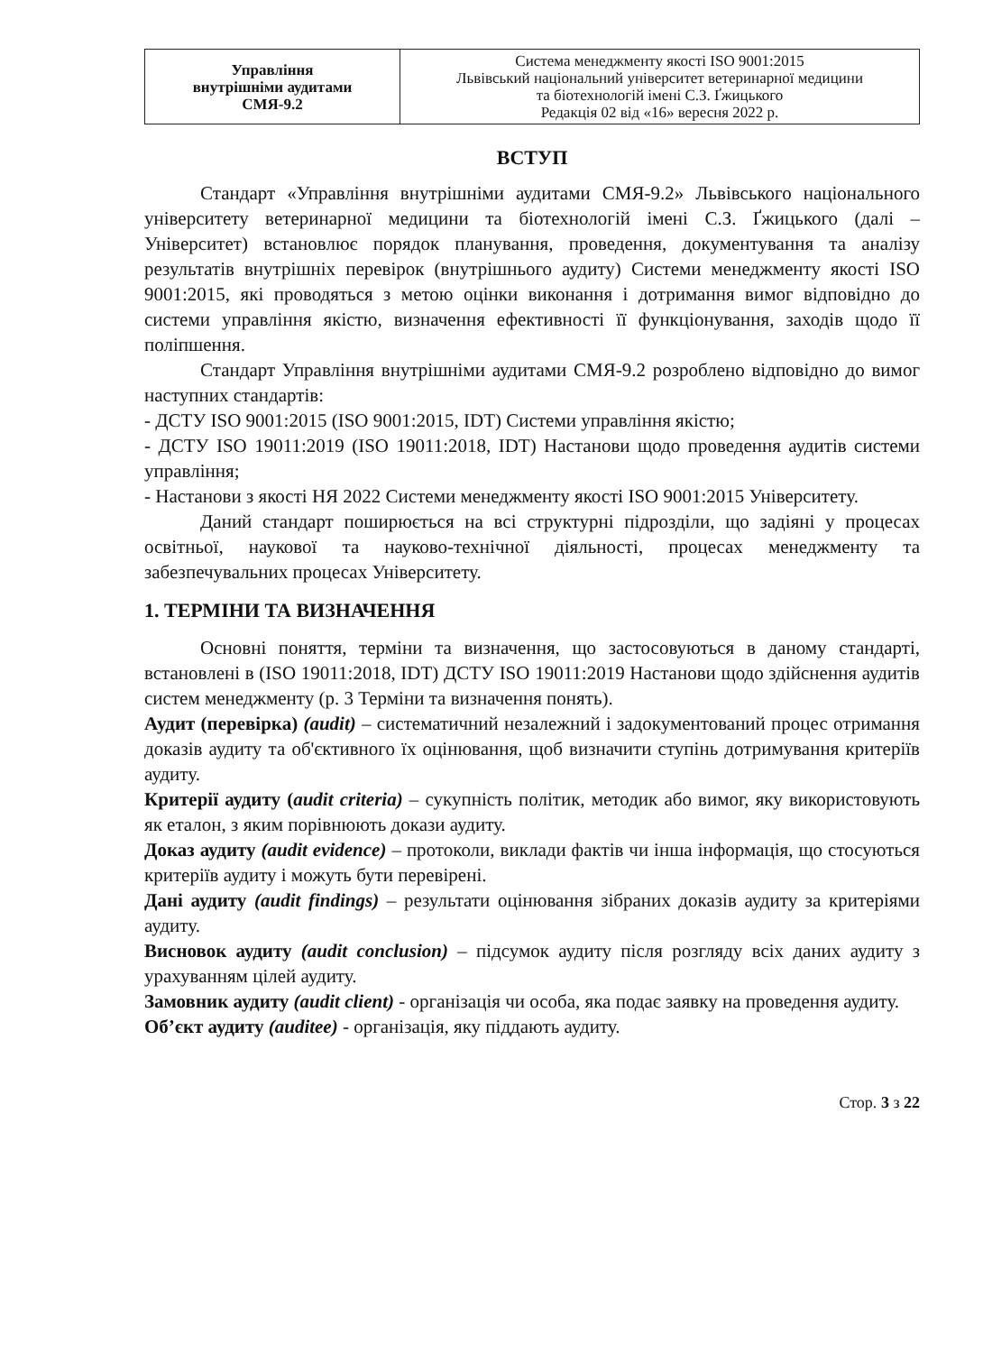| Управління внутрішніми аудитами СМЯ-9.2 | Система менеджменту якості ISO 9001:2015 Львівський національний університет ветеринарної медицини та біотехнологій імені С.З. Ґжицького Редакція 02 від «16» вересня 2022 р. |
ВСТУП
Стандарт «Управління внутрішніми аудитами СМЯ-9.2» Львівського національного університету ветеринарної медицини та біотехнологій імені С.З. Ґжицького (далі – Університет) встановлює порядок планування, проведення, документування та аналізу результатів внутрішніх перевірок (внутрішнього аудиту) Системи менеджменту якості ISO 9001:2015, які проводяться з метою оцінки виконання і дотримання вимог відповідно до системи управління якістю, визначення ефективності її функціонування, заходів щодо її поліпшення.
Стандарт Управління внутрішніми аудитами СМЯ-9.2 розроблено відповідно до вимог наступних стандартів:
- ДСТУ ISO 9001:2015 (ISO 9001:2015, IDT) Системи управління якістю;
- ДСТУ ISO 19011:2019 (ISO 19011:2018, IDT) Настанови щодо проведення аудитів системи управління;
- Настанови з якості НЯ 2022 Системи менеджменту якості ISO 9001:2015 Університету.
Даний стандарт поширюється на всі структурні підрозділи, що задіяні у процесах освітньої, наукової та науково-технічної діяльності, процесах менеджменту та забезпечувальних процесах Університету.
1. ТЕРМІНИ ТА ВИЗНАЧЕННЯ
Основні поняття, терміни та визначення, що застосовуються в даному стандарті, встановлені в (ISO 19011:2018, IDT) ДСТУ ISO 19011:2019 Настанови щодо здійснення аудитів систем менеджменту (р. 3 Терміни та визначення понять).
Аудит (перевірка) (audit) – систематичний незалежний і задокументований процес отримання доказів аудиту та об'єктивного їх оцінювання, щоб визначити ступінь дотримування критеріїв аудиту.
Критерії аудиту (audit criteria) – сукупність політик, методик або вимог, яку використовують як еталон, з яким порівнюють докази аудиту.
Доказ аудиту (audit evidence) – протоколи, виклади фактів чи інша інформація, що стосуються критеріїв аудиту і можуть бути перевірені.
Дані аудиту (audit findings) – результати оцінювання зібраних доказів аудиту за критеріями аудиту.
Висновок аудиту (audit conclusion) – підсумок аудиту після розгляду всіх даних аудиту з урахуванням цілей аудиту.
Замовник аудиту (audit client) - організація чи особа, яка подає заявку на проведення аудиту.
Об’єкт аудиту (auditee) - організація, яку піддають аудиту.
Стор. 3 з 22